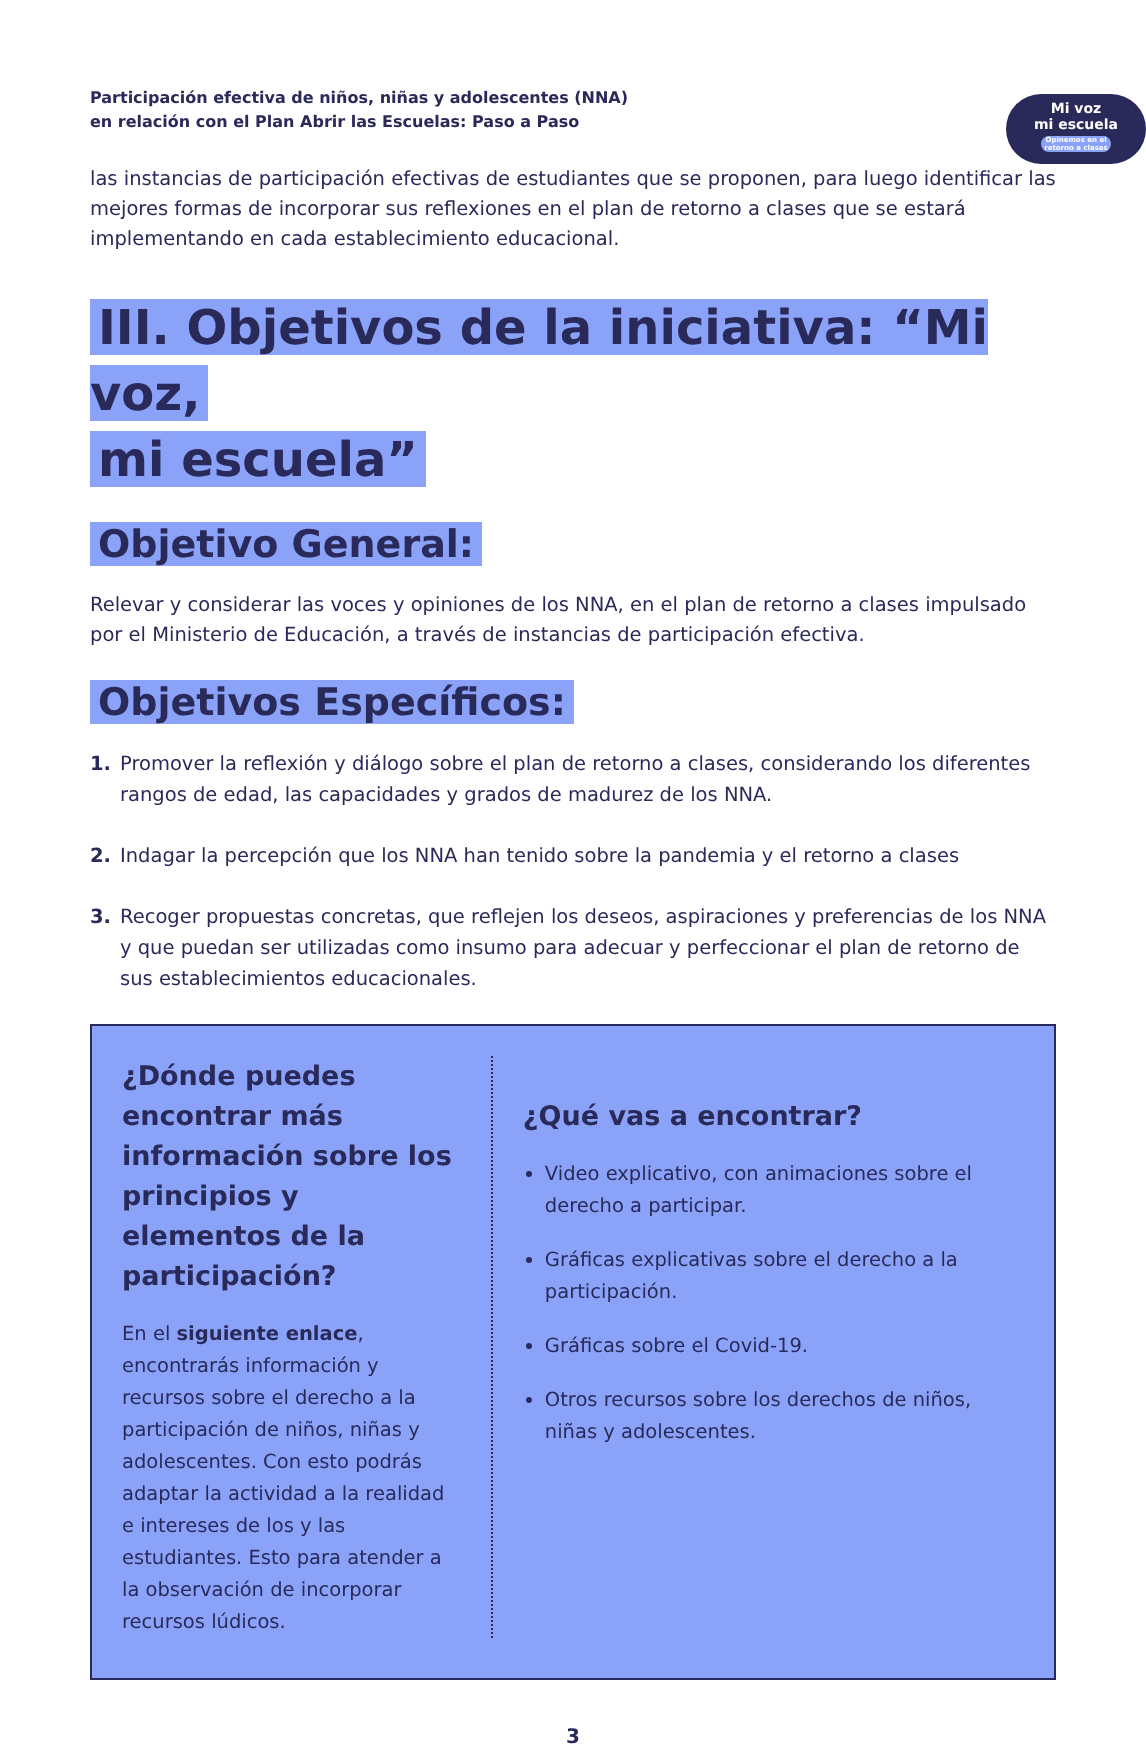Participación efectiva de niños, niñas y adolescentes (NNA)
en relación con el Plan Abrir las Escuelas: Paso a Paso
Mi voz
mi escuela
Opinemos en el retorno a clases
las instancias de participación efectivas de estudiantes que se proponen, para luego identificar las mejores formas de incorporar sus reflexiones en el plan de retorno a clases que se estará implementando en cada establecimiento educacional.
III. Objetivos de la iniciativa: “Mi voz,
mi escuela”
Objetivo General:
Relevar y considerar las voces y opiniones de los NNA, en el plan de retorno a clases impulsado por el Ministerio de Educación, a través de instancias de participación efectiva.
Objetivos Específicos:
1. Promover la reflexión y diálogo sobre el plan de retorno a clases, considerando los diferentes rangos de edad, las capacidades y grados de madurez de los NNA.
2. Indagar la percepción que los NNA han tenido sobre la pandemia y el retorno a clases
3. Recoger propuestas concretas, que reflejen los deseos, aspiraciones y preferencias de los NNA y que puedan ser utilizadas como insumo para adecuar y perfeccionar el plan de retorno de sus establecimientos educacionales.
¿Dónde puedes encontrar más información sobre los principios y elementos de la participación?
En el siguiente enlace, encontrarás información y recursos sobre el derecho a la participación de niños, niñas y adolescentes. Con esto podrás adaptar la actividad a la realidad e intereses de los y las estudiantes. Esto para atender a la observación de incorporar recursos lúdicos.
¿Qué vas a encontrar?
Video explicativo, con animaciones sobre el derecho a participar.
Gráficas explicativas sobre el derecho a la participación.
Gráficas sobre el Covid-19.
Otros recursos sobre los derechos de niños, niñas y adolescentes.
3